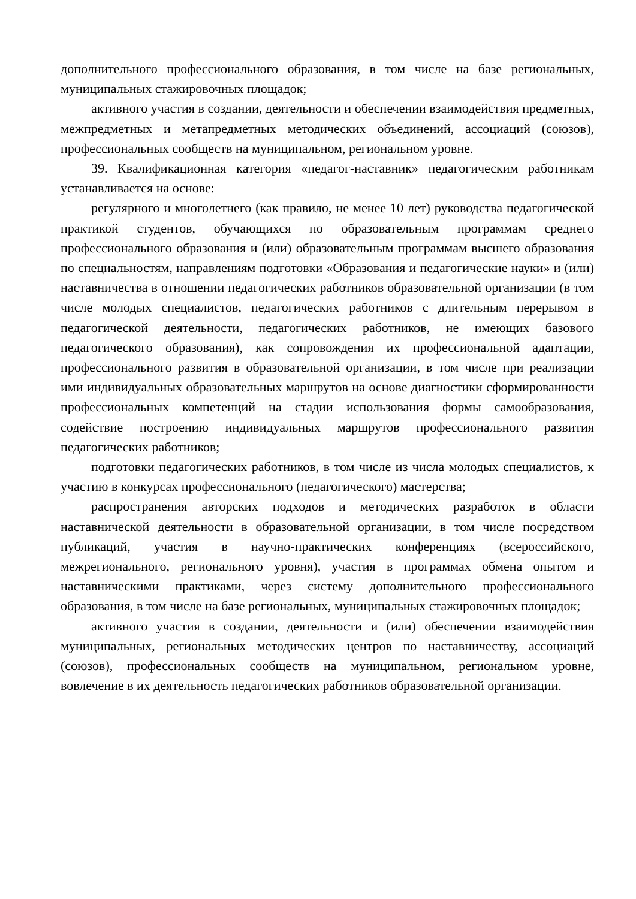дополнительного профессионального образования, в том числе на базе региональных, муниципальных стажировочных площадок;
активного участия в создании, деятельности и обеспечении взаимодействия предметных, межпредметных и метапредметных методических объединений, ассоциаций (союзов), профессиональных сообществ на муниципальном, региональном уровне.
39. Квалификационная категория «педагог-наставник» педагогическим работникам устанавливается на основе:
регулярного и многолетнего (как правило, не менее 10 лет) руководства педагогической практикой студентов, обучающихся по образовательным программам среднего профессионального образования и (или) образовательным программам высшего образования по специальностям, направлениям подготовки «Образования и педагогические науки» и (или) наставничества в отношении педагогических работников образовательной организации (в том числе молодых специалистов, педагогических работников с длительным перерывом в педагогической деятельности, педагогических работников, не имеющих базового педагогического образования), как сопровождения их профессиональной адаптации, профессионального развития в образовательной организации, в том числе при реализации ими индивидуальных образовательных маршрутов на основе диагностики сформированности профессиональных компетенций на стадии использования формы самообразования, содействие построению индивидуальных маршрутов профессионального развития педагогических работников;
подготовки педагогических работников, в том числе из числа молодых специалистов, к участию в конкурсах профессионального (педагогического) мастерства;
распространения авторских подходов и методических разработок в области наставнической деятельности в образовательной организации, в том числе посредством публикаций, участия в научно-практических конференциях (всероссийского, межрегионального, регионального уровня), участия в программах обмена опытом и наставническими практиками, через систему дополнительного профессионального образования, в том числе на базе региональных, муниципальных стажировочных площадок;
активного участия в создании, деятельности и (или) обеспечении взаимодействия муниципальных, региональных методических центров по наставничеству, ассоциаций (союзов), профессиональных сообществ на муниципальном, региональном уровне, вовлечение в их деятельность педагогических работников образовательной организации.